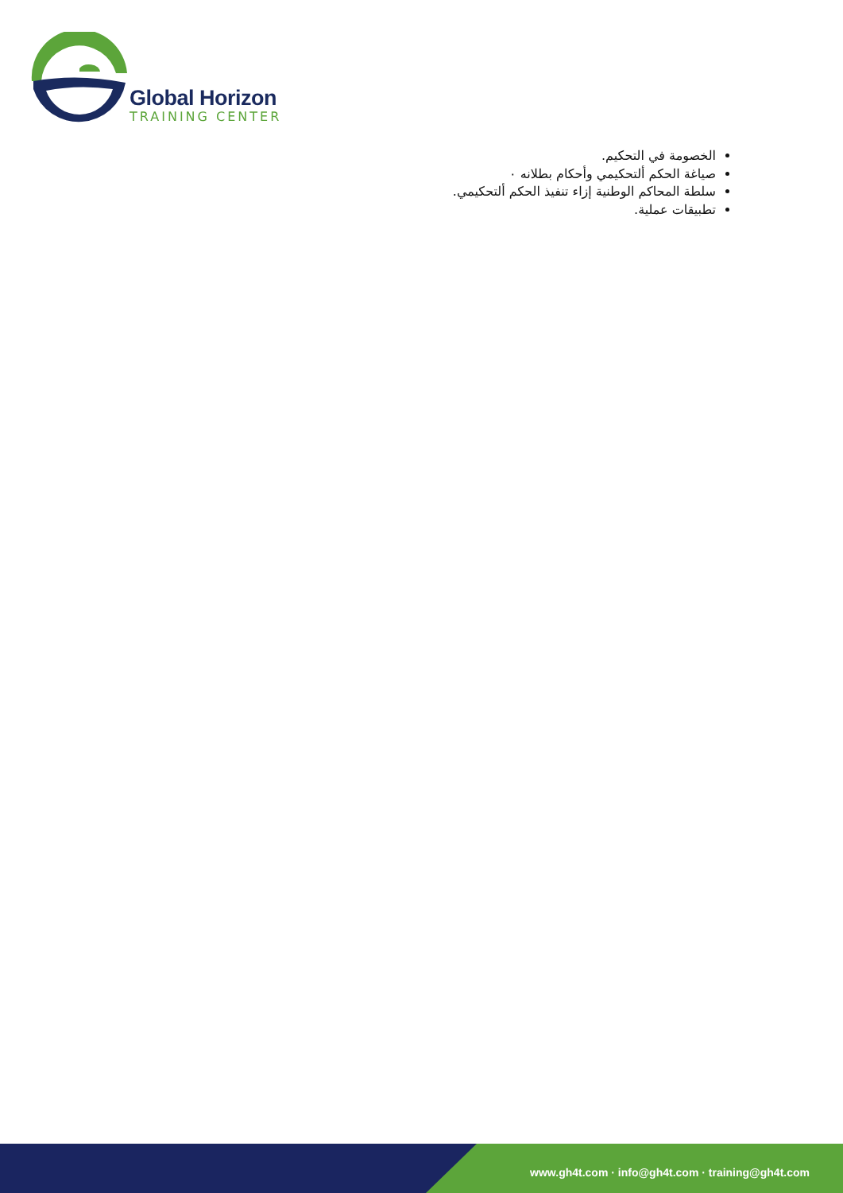Global Horizon
TRAINING CENTER
الخصومة في التحكيم.
صياغة الحكم ألتحكيمي وأحكام بطلانه ٠
سلطة المحاكم الوطنية إزاء تنفيذ الحكم ألتحكيمي.
تطبيقات عملية.
www.gh4t.com · info@gh4t.com · training@gh4t.com